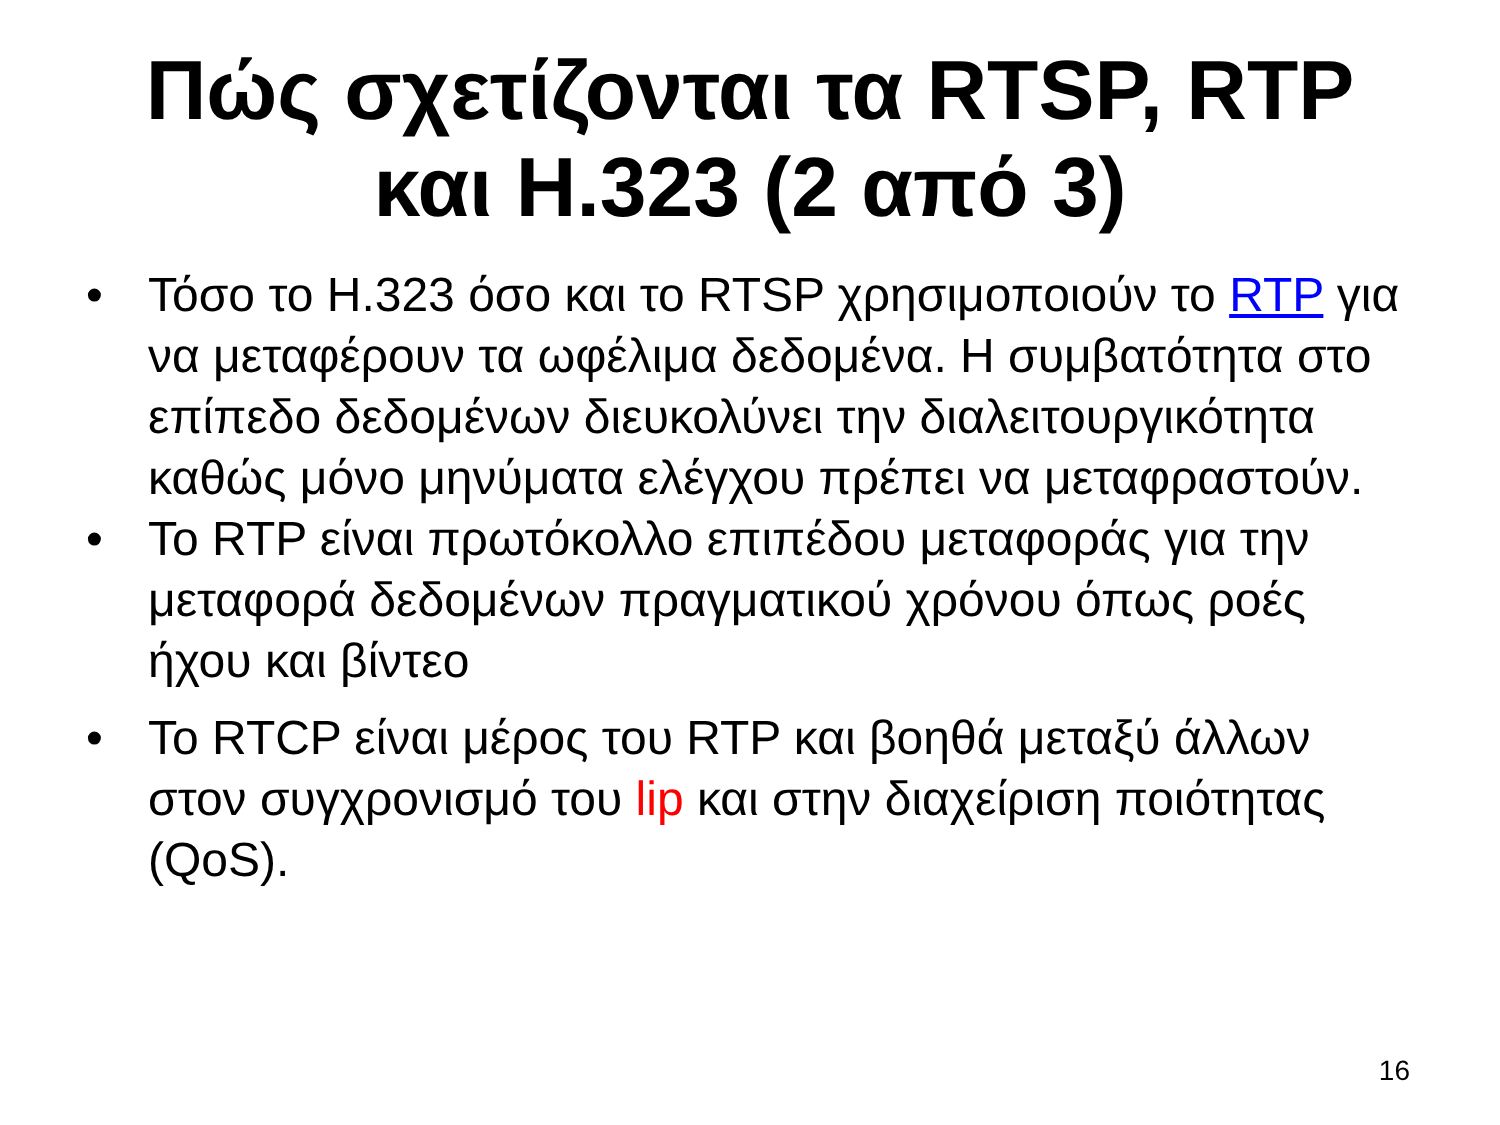Πώς σχετίζονται τα RTSP, RTP
και H.323 (2 από 3)
• Τόσο το H.323 όσο και το RTSP χρησιμοποιούν το RTP για να μεταφέρουν τα ωφέλιμα δεδομένα. Η συμβατότητα στο επίπεδο δεδομένων διευκολύνει την διαλειτουργικότητα καθώς μόνο μηνύματα ελέγχου πρέπει να μεταφραστούν.
• Το RTP είναι πρωτόκολλο επιπέδου μεταφοράς για την μεταφορά δεδομένων πραγματικού χρόνου όπως ροές ήχου και βίντεο
• Το RTCP είναι μέρος του RTP και βοηθά μεταξύ άλλων στον συγχρονισμό του lip και στην διαχείριση ποιότητας (QoS).
16